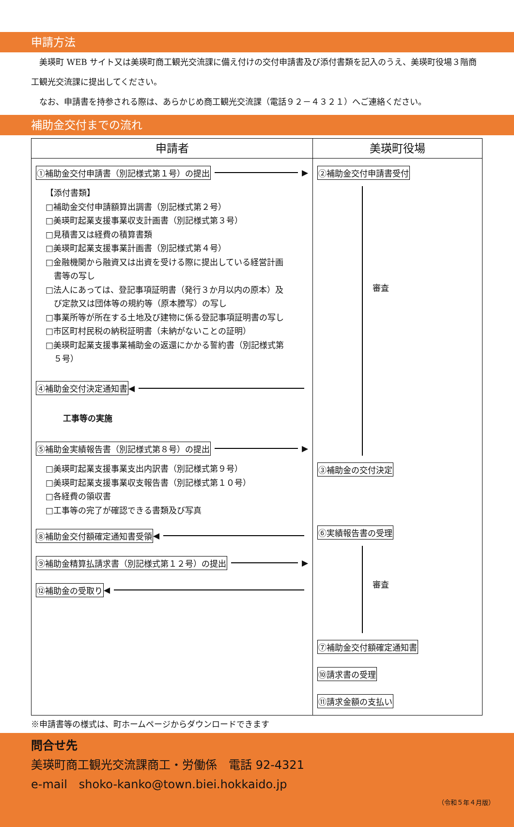申請方法
　美瑛町 WEB サイト又は美瑛町商工観光交流課に備え付けの交付申請書及び添付書類を記入のうえ、美瑛町役場３階商工観光交流課に提出してください。
　なお、申請書を持参される際は、あらかじめ商工観光交流課（電話９２－４３２１）へご連絡ください。
補助金交付までの流れ
| 申請者 | 美瑛町役場 |
| --- | --- |
| ①補助金交付申請書（別記様式第１号）の提出 ▶ 【添付書類】 □補助金交付申請額算出調書（別記様式第２号） □美瑛町起業支援事業収支計画書（別記様式第３号） □見積書又は経費の積算書類 □美瑛町起業支援事業計画書（別記様式第４号） □金融機関から融資又は出資を受ける際に提出している経営計画 書等の写し □法人にあっては、登記事項証明書（発行３か月以内の原本）及 び定款又は団体等の規約等（原本謄写）の写し □事業所等が所在する土地及び建物に係る登記事項証明書の写し □市区町村民税の納税証明書（未納がないことの証明） □美瑛町起業支援事業補助金の返還にかかる誓約書（別記様式第 ５号） ④補助金交付決定通知書 ◀ 工事等の実施 ⑤補助金実績報告書（別記様式第８号）の提出 ▶ □美瑛町起業支援事業支出内訳書（別記様式第９号） □美瑛町起業支援事業収支報告書（別記様式第１０号） □各経費の領収書 □工事等の完了が確認できる書類及び写真 ⑧補助金交付額確定通知書受領 ◀ ⑨補助金精算払請求書（別記様式第１２号）の提出 ▶ ⑫補助金の受取り ◀ | ②補助金交付申請書受付 審査 ③補助金の交付決定 ⑥実績報告書の受理 審査 ⑦補助金交付額確定通知書 ⑩請求書の受理 ⑪請求金額の支払い |
※申請書等の様式は、町ホームページからダウンロードできます
問合せ先
美瑛町商工観光交流課商工・労働係　電話 92-4321
e-mail　shoko-kanko@town.biei.hokkaido.jp
（令和５年４月版）